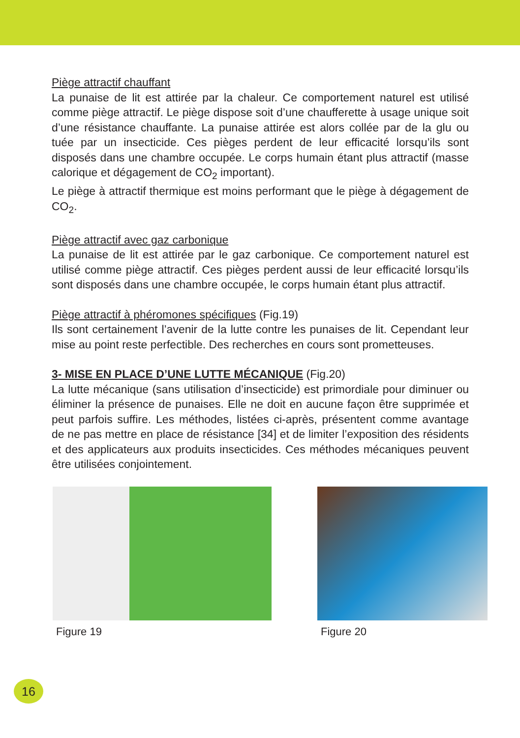Piège attractif chauffant
La punaise de lit est attirée par la chaleur. Ce comportement naturel est utilisé comme piège attractif. Le piège dispose soit d’une chaufferette à usage unique soit d’une résistance chauffante. La punaise attirée est alors collée par de la glu ou tuée par un insecticide. Ces pièges perdent de leur efficacité lorsqu’ils sont disposés dans une chambre occupée. Le corps humain étant plus attractif (masse calorique et dégagement de CO<sub>2</sub> important).
Le piège à attractif thermique est moins performant que le piège à dégagement de CO<sub>2</sub>.
Piège attractif avec gaz carbonique
La punaise de lit est attirée par le gaz carbonique. Ce comportement naturel est utilisé comme piège attractif. Ces pièges perdent aussi de leur efficacité lorsqu’ils sont disposés dans une chambre occupée, le corps humain étant plus attractif.
Piège attractif à phéromones spécifiques (Fig.19)
Ils sont certainement l’avenir de la lutte contre les punaises de lit. Cependant leur mise au point reste perfectible. Des recherches en cours sont prometteuses.
3- MISE EN PLACE D’UNE LUTTE MÉCANIQUE (Fig.20)
La lutte mécanique (sans utilisation d’insecticide) est primordiale pour diminuer ou éliminer la présence de punaises. Elle ne doit en aucune façon être supprimée et peut parfois suffire. Les méthodes, listées ci-après, présentent comme avantage de ne pas mettre en place de résistance [34] et de limiter l’exposition des résidents et des applicateurs aux produits insecticides. Ces méthodes mécaniques peuvent être utilisées conjointement.
Figure 19 Figure 20
16